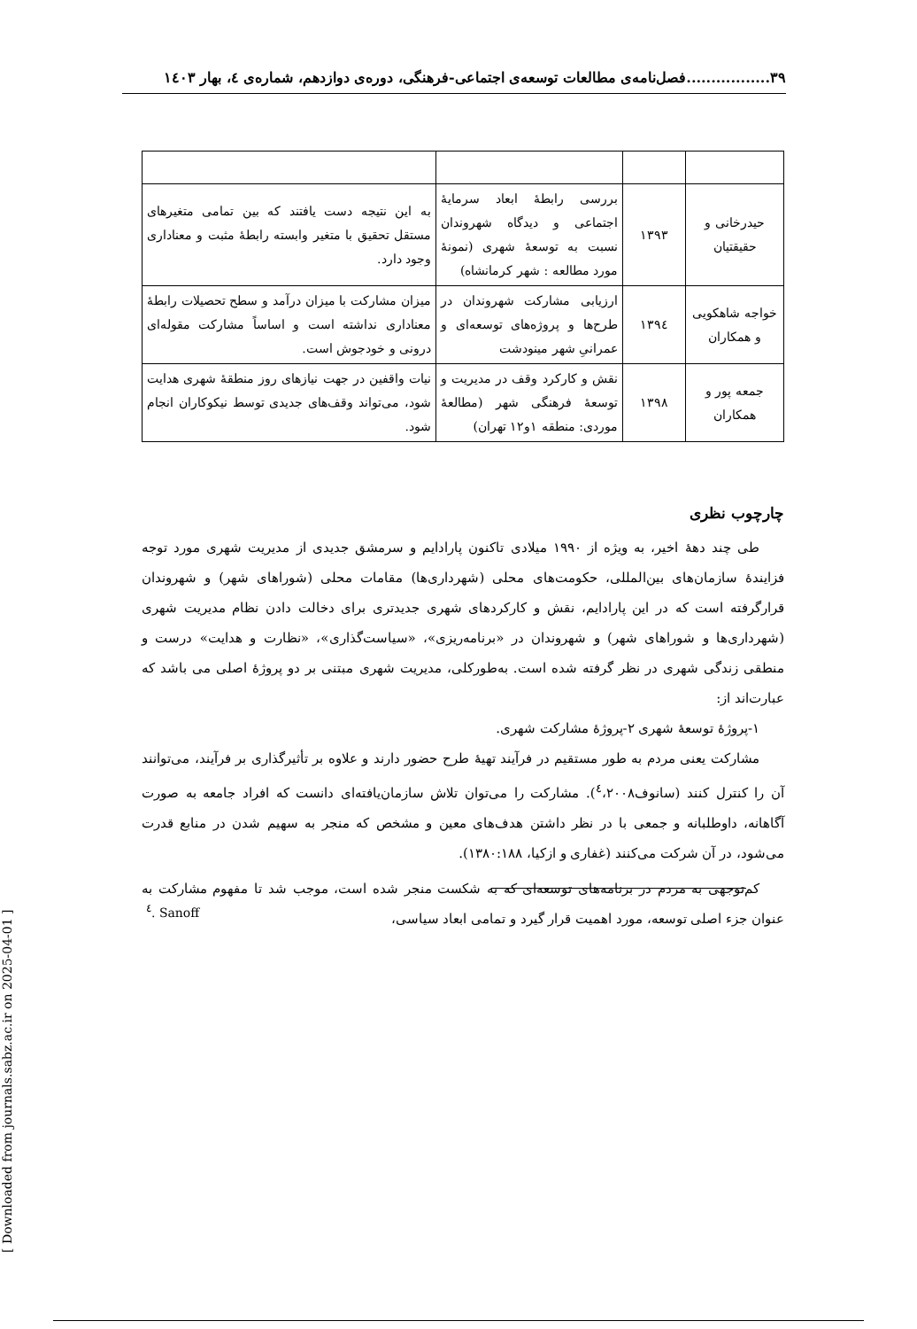۳۹.................فصل‌نامه‌ی مطالعات توسعه‌ی اجتماعی-فرهنگی، دوره‌ی دوازدهم، شماره‌ی ٤، بهار ۱٤۰۳
| حیدرخانی و حقیقتیان | ۱۳۹۳ | بررسی رابطهٔ ابعاد سرمایهٔ اجتماعی و دیدگاه شهروندان نسبت به توسعهٔ شهری (نمونهٔ مورد مطالعه : شهر کرمانشاه) | به این نتیجه دست یافتند که بین تمامی متغیرهای مستقل تحقیق با متغیر وابسته رابطهٔ مثبت و معناداری وجود دارد. |
| خواجه شاهکویی و همکاران | ۱۳۹٤ | ارزیابی مشارکت شهروندان در طرح‌ها و پروژه‌های توسعه‌ای و عمرانیِ شهر مینودشت | میزان مشارکت با میزان درآمد و سطح تحصیلات رابطهٔ معناداری نداشته است و اساساً مشارکت مقوله‌ای درونی و خودجوش است. |
| جمعه پور و همکاران | ۱۳۹۸ | نقش و کارکرد وقف در مدیریت و توسعهٔ فرهنگی شهر (مطالعهٔ موردی: منطقه ۱و۱۲ تهران) | نیات واقفین در جهت نیازهای روز منطقهٔ شهری هدایت شود، می‌تواند وقف‌های جدیدی توسط نیکوکاران انجام شود. |
چارچوب نظری
طی چند دههٔ اخیر، به ویژه از ۱۹۹۰ میلادی تاکنون پارادایم و سرمشق جدیدی از مدیریت شهری مورد توجه فزایندهٔ سازمان‌های بین‌المللی، حکومت‌های محلی (شهرداری‌ها) مقامات محلی (شوراهای شهر) و شهروندان قرارگرفته است که در این پارادایم، نقش و کارکردهای شهری جدیدتری برای دخالت دادن نظام مدیریت شهری (شهرداری‌ها و شوراهای شهر) و شهروندان در «برنامه‌ریزی»، «سیاست‌گذاری»، «نظارت و هدایت» درست و منطقی زندگی شهری در نظر گرفته شده است. به‌طورکلی، مدیریت شهری مبتنی بر دو پروژهٔ اصلی می باشد که عبارت‌اند از:
۱-پروژهٔ توسعهٔ شهری ۲-پروژهٔ مشارکت شهری.
مشارکت یعنی مردم به طور مستقیم در فرآیند تهیهٔ طرح حضور دارند و علاوه بر تأثیرگذاری بر فرآیند، می‌توانند آن را کنترل کنند (سانوف<sup>٤</sup>،۲۰۰۸). مشارکت را می‌توان تلاش سازمان‌یافته‌ای دانست که افراد جامعه به صورت آگاهانه، داوطلبانه و جمعی با در نظر داشتن هدف‌های معین و مشخص که منجر به سهیم شدن در منابع قدرت می‌شود، در آن شرکت می‌کنند (غفاری و ازکیا، ۱۳۸۰:۱۸۸).
کم‌توجهی به مردم در برنامه‌های توسعه‌ای که به شکست منجر شده است، موجب شد تا مفهوم مشارکت به عنوان جزء اصلی توسعه، مورد اهمیت قرار گیرد و تمامی ابعاد سیاسی،
<sup>٤</sup>. Sanoff
[ Downloaded from journals.sabz.ac.ir on 2025-04-01 ]